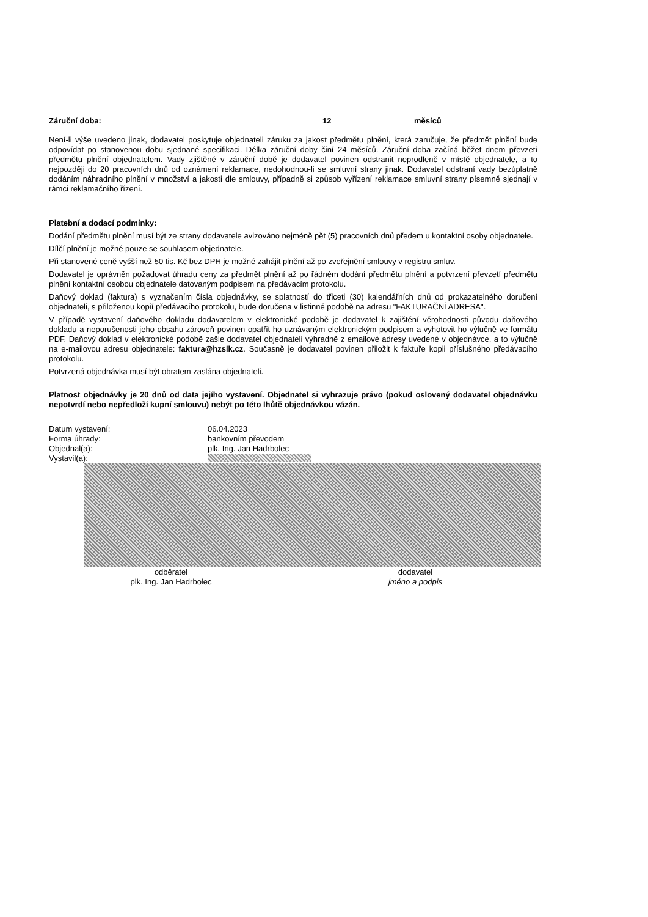Záruční doba: 12 měsíců
Není-li výše uvedeno jinak, dodavatel poskytuje objednateli záruku za jakost předmětu plnění, která zaručuje, že předmět plnění bude odpovídat po stanovenou dobu sjednané specifikaci. Délka záruční doby činí 24 měsíců. Záruční doba začíná běžet dnem převzetí předmětu plnění objednatelem. Vady zjištěné v záruční době je dodavatel povinen odstranit neprodleně v místě objednatele, a to nejpozději do 20 pracovních dnů od oznámení reklamace, nedohodnou-li se smluvní strany jinak. Dodavatel odstraní vady bezúplatně dodáním náhradního plnění v množství a jakosti dle smlouvy, případně si způsob vyřízení reklamace smluvní strany písemně sjednají v rámci reklamačního řízení.
Platební a dodací podmínky:
Dodání předmětu plnění musí být ze strany dodavatele avizováno nejméně pět (5) pracovních dnů předem u kontaktní osoby objednatele.
Dílčí plnění je možné pouze se souhlasem objednatele.
Při stanovené ceně vyšší než 50 tis. Kč bez DPH je možné zahájit plnění až po zveřejnění smlouvy v registru smluv.
Dodavatel je oprávněn požadovat úhradu ceny za předmět plnění až po řádném dodání předmětu plnění a potvrzení převzetí předmětu plnění kontaktní osobou objednatele datovaným podpisem na předávacím protokolu.
Daňový doklad (faktura) s vyznačením čísla objednávky, se splatností do třiceti (30) kalendářních dnů od prokazatelného doručení objednateli, s přiloženou kopií předávacího protokolu, bude doručena v listinné podobě na adresu "FAKTURAČNÍ ADRESA".
V případě vystavení daňového dokladu dodavatelem v elektronické podobě je dodavatel k zajištění věrohodnosti původu daňového dokladu a neporušenosti jeho obsahu zároveň povinen opatřit ho uznávaným elektronickým podpisem a vyhotovit ho výlučně ve formátu PDF. Daňový doklad v elektronické podobě zašle dodavatel objednateli výhradně z emailové adresy uvedené v objednávce, a to výlučně na e-mailovou adresu objednatele: faktura@hzslk.cz. Současně je dodavatel povinen přiložit k faktuře kopii příslušného předávacího protokolu.
Potvrzená objednávka musí být obratem zaslána objednateli.
Platnost objednávky je 20 dnů od data jejího vystavení. Objednatel si vyhrazuje právo (pokud oslovený dodavatel objednávku nepotvrdí nebo nepředloží kupní smlouvu) nebýt po této lhůtě objednávkou vázán.
Datum vystavení: 06.04.2023
Forma úhrady: bankovním převodem
Objednal(a): plk. Ing. Jan Hadrbolec
Vystavil(a):
odběratel dodavatel
plk. Ing. Jan Hadrbolec jméno a podpis